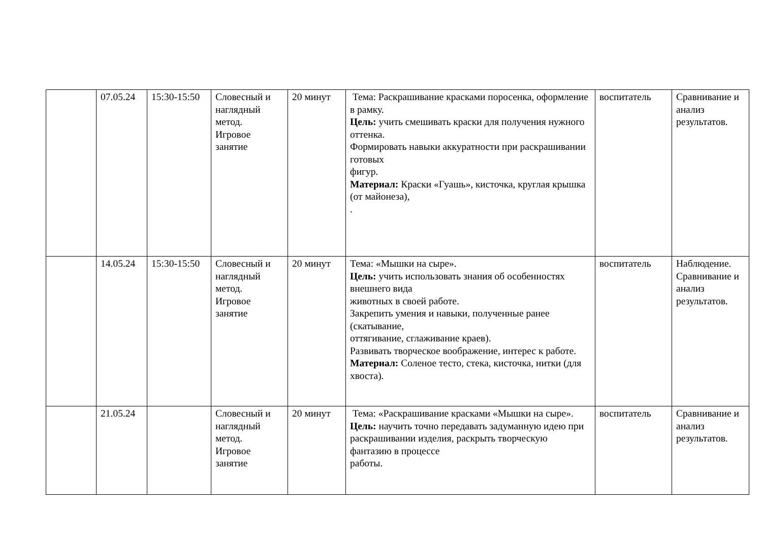| | 07.05.24 | 15:30-15:50 | Словесный и наглядный метод. Игровое занятие | 20 минут | Тема: Раскрашивание красками поросенка, оформление в рамку. Цель: учить смешивать краски для получения нужного оттенка. Формировать навыки аккуратности при раскрашивании готовых фигур. Материал: Краски «Гуашь», кисточка, круглая крышка (от майонеза), . | воспитатель | Сравнивание и анализ результатов. |
| | 14.05.24 | 15:30-15:50 | Словесный и наглядный метод. Игровое занятие | 20 минут | Тема: «Мышки на сыре». Цель: учить использовать знания об особенностях внешнего вида животных в своей работе. Закрепить умения и навыки, полученные ранее (скатывание, оттягивание, сглаживание краев). Развивать творческое воображение, интерес к работе. Материал: Соленое тесто, стека, кисточка, нитки (для хвоста). | воспитатель | Наблюдение. Сравнивание и анализ результатов. |
| | 21.05.24 | | Словесный и наглядный метод. Игровое занятие | 20 минут | Тема: «Раскрашивание красками «Мышки на сыре». Цель: научить точно передавать задуманную идею при раскрашивании изделия, раскрыть творческую фантазию в процессе работы. | воспитатель | Сравнивание и анализ результатов. |